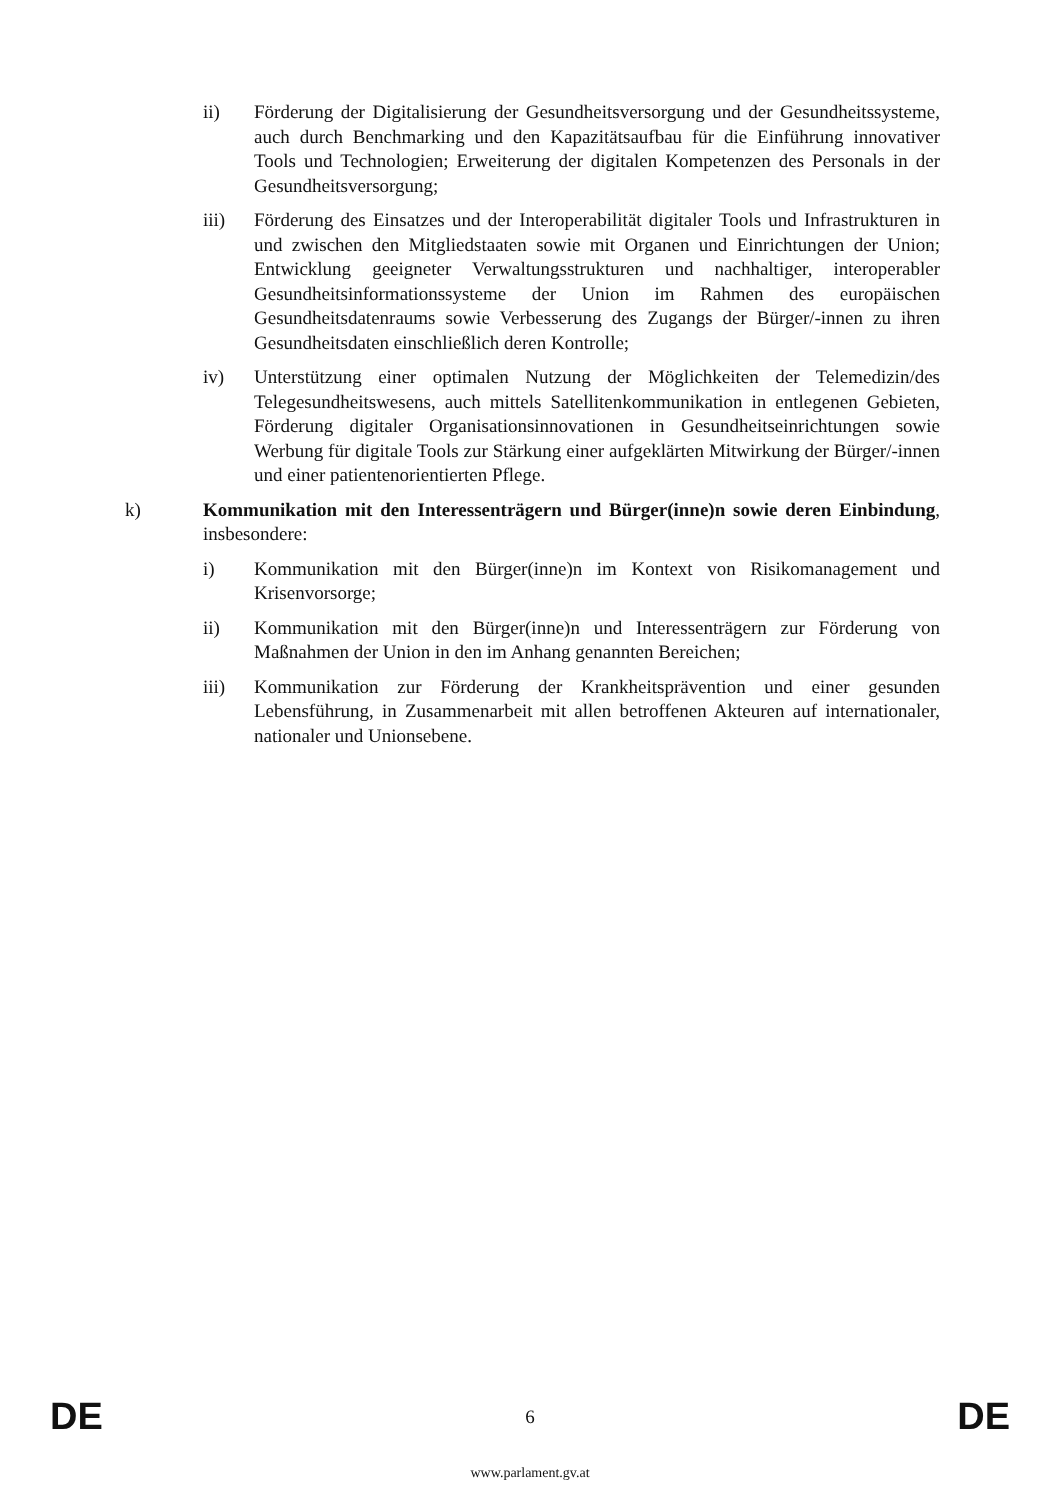ii) Förderung der Digitalisierung der Gesundheitsversorgung und der Gesundheitssysteme, auch durch Benchmarking und den Kapazitätsaufbau für die Einführung innovativer Tools und Technologien; Erweiterung der digitalen Kompetenzen des Personals in der Gesundheitsversorgung;
iii) Förderung des Einsatzes und der Interoperabilität digitaler Tools und Infrastrukturen in und zwischen den Mitgliedstaaten sowie mit Organen und Einrichtungen der Union; Entwicklung geeigneter Verwaltungsstrukturen und nachhaltiger, interoperabler Gesundheitsinformationssysteme der Union im Rahmen des europäischen Gesundheitsdatenraums sowie Verbesserung des Zugangs der Bürger/-innen zu ihren Gesundheitsdaten einschließlich deren Kontrolle;
iv) Unterstützung einer optimalen Nutzung der Möglichkeiten der Telemedizin/des Telegesundheitswesens, auch mittels Satellitenkommunikation in entlegenen Gebieten, Förderung digitaler Organisationsinnovationen in Gesundheitseinrichtungen sowie Werbung für digitale Tools zur Stärkung einer aufgeklärten Mitwirkung der Bürger/-innen und einer patientenorientierten Pflege.
k) Kommunikation mit den Interessenträgern und Bürger(inne)n sowie deren Einbindung, insbesondere:
i) Kommunikation mit den Bürger(inne)n im Kontext von Risikomanagement und Krisenvorsorge;
ii) Kommunikation mit den Bürger(inne)n und Interessenträgern zur Förderung von Maßnahmen der Union in den im Anhang genannten Bereichen;
iii) Kommunikation zur Förderung der Krankheitsprävention und einer gesunden Lebensführung, in Zusammenarbeit mit allen betroffenen Akteuren auf internationaler, nationaler und Unionsebene.
DE 6 DE
www.parlament.gv.at